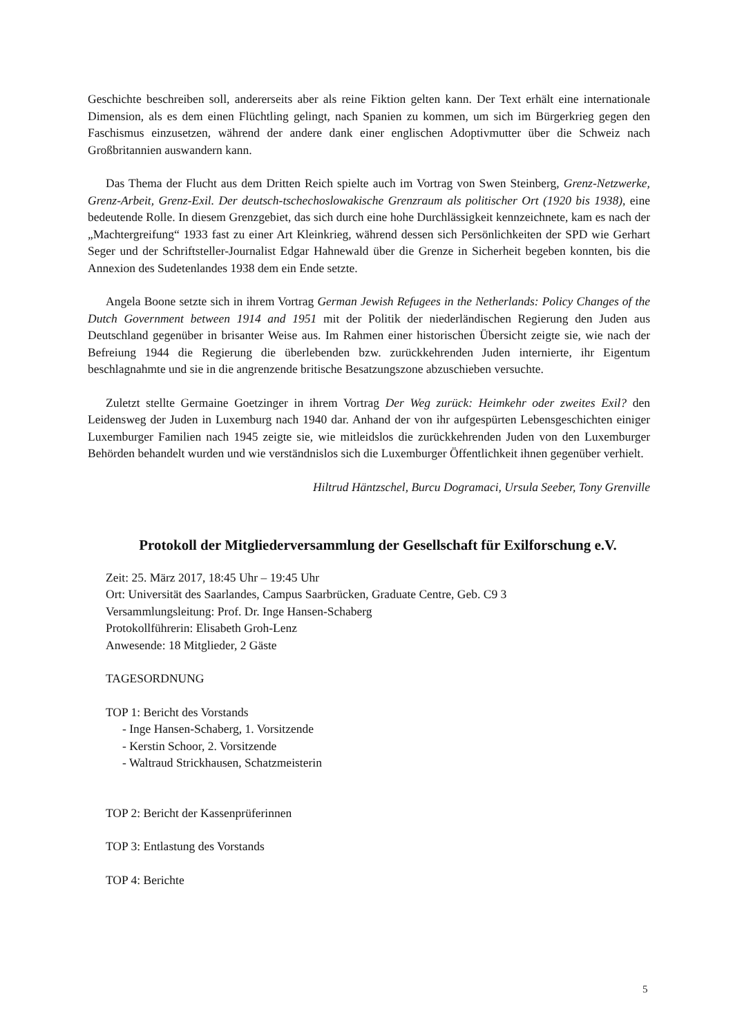Geschichte beschreiben soll, andererseits aber als reine Fiktion gelten kann. Der Text erhält eine internationale Dimension, als es dem einen Flüchtling gelingt, nach Spanien zu kommen, um sich im Bürgerkrieg gegen den Faschismus einzusetzen, während der andere dank einer englischen Adoptivmutter über die Schweiz nach Großbritannien auswandern kann.
Das Thema der Flucht aus dem Dritten Reich spielte auch im Vortrag von Swen Steinberg, Grenz-Netzwerke, Grenz-Arbeit, Grenz-Exil. Der deutsch-tschechoslowakische Grenzraum als politischer Ort (1920 bis 1938), eine bedeutende Rolle. In diesem Grenzgebiet, das sich durch eine hohe Durchlässigkeit kennzeichnete, kam es nach der „Machtergreifung“ 1933 fast zu einer Art Kleinkrieg, während dessen sich Persönlichkeiten der SPD wie Gerhart Seger und der Schriftsteller-Journalist Edgar Hahnewald über die Grenze in Sicherheit begeben konnten, bis die Annexion des Sudetenlandes 1938 dem ein Ende setzte.
Angela Boone setzte sich in ihrem Vortrag German Jewish Refugees in the Netherlands: Policy Changes of the Dutch Government between 1914 and 1951 mit der Politik der niederländischen Regierung den Juden aus Deutschland gegenüber in brisanter Weise aus. Im Rahmen einer historischen Übersicht zeigte sie, wie nach der Befreiung 1944 die Regierung die überlebenden bzw. zurückkehrenden Juden internierte, ihr Eigentum beschlagnahmte und sie in die angrenzende britische Besatzungszone abzuschieben versuchte.
Zuletzt stellte Germaine Goetzinger in ihrem Vortrag Der Weg zurück: Heimkehr oder zweites Exil? den Leidensweg der Juden in Luxemburg nach 1940 dar. Anhand der von ihr aufgespürten Lebensgeschichten einiger Luxemburger Familien nach 1945 zeigte sie, wie mitleidslos die zurückkehrenden Juden von den Luxemburger Behörden behandelt wurden und wie verständnislos sich die Luxemburger Öffentlichkeit ihnen gegenüber verhielt.
Hiltrud Häntzschel, Burcu Dogramaci, Ursula Seeber, Tony Grenville
Protokoll der Mitgliederversammlung der Gesellschaft für Exilforschung e.V.
Zeit: 25. März 2017, 18:45 Uhr – 19:45 Uhr
Ort: Universität des Saarlandes, Campus Saarbrücken, Graduate Centre, Geb. C9 3
Versammlungsleitung: Prof. Dr. Inge Hansen-Schaberg
Protokollführerin: Elisabeth Groh-Lenz
Anwesende: 18 Mitglieder, 2 Gäste
TAGESORDNUNG
TOP 1: Bericht des Vorstands
- Inge Hansen-Schaberg, 1. Vorsitzende
- Kerstin Schoor, 2. Vorsitzende
- Waltraud Strickhausen, Schatzmeisterin
TOP 2: Bericht der Kassenprüferinnen
TOP 3: Entlastung des Vorstands
TOP 4: Berichte
5